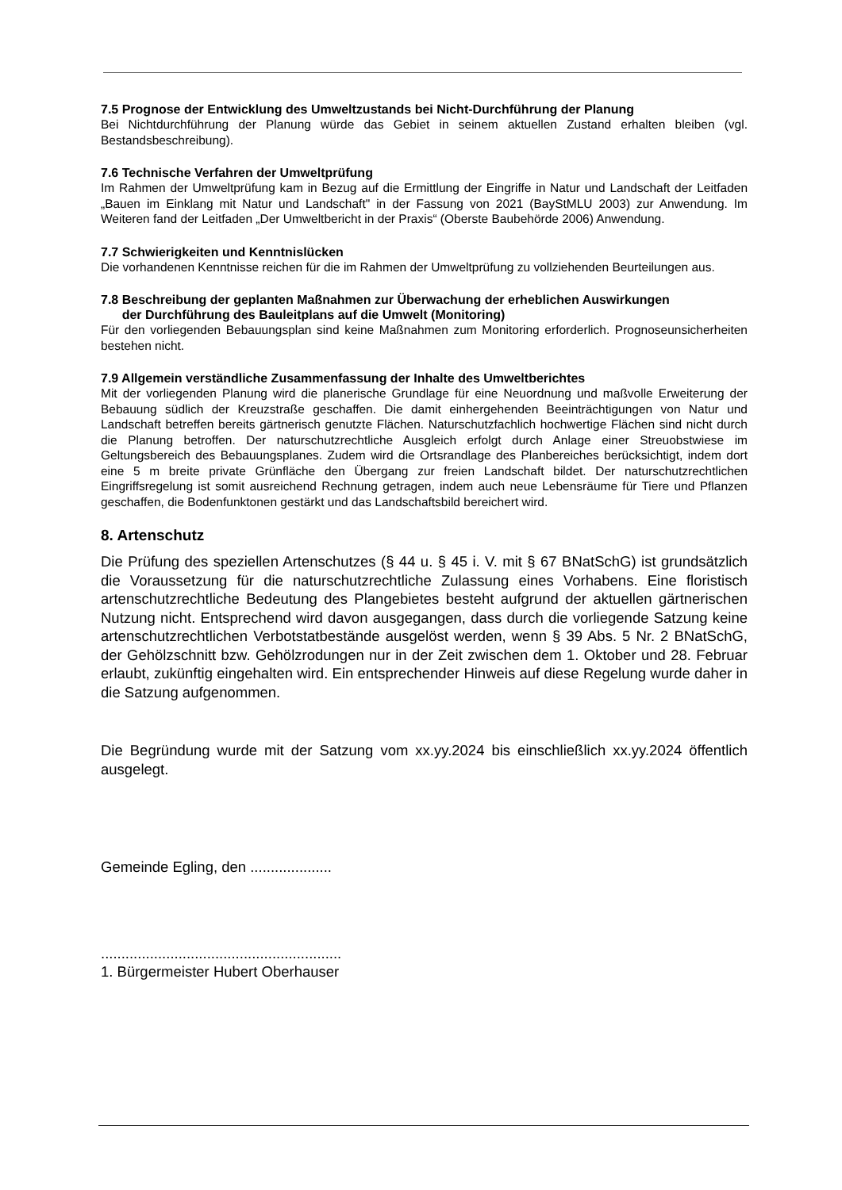7.5 Prognose der Entwicklung des Umweltzustands bei Nicht-Durchführung der Planung
Bei Nichtdurchführung der Planung würde das Gebiet in seinem aktuellen Zustand erhalten bleiben (vgl. Bestandsbeschreibung).
7.6 Technische Verfahren der Umweltprüfung
Im Rahmen der Umweltprüfung kam in Bezug auf die Ermittlung der Eingriffe in Natur und Landschaft der Leitfaden „Bauen im Einklang mit Natur und Landschaft" in der Fassung von 2021 (BayStMLU 2003) zur Anwendung. Im Weiteren fand der Leitfaden „Der Umweltbericht in der Praxis“ (Oberste Baubehörde 2006) Anwendung.
7.7 Schwierigkeiten und Kenntnislücken
Die vorhandenen Kenntnisse reichen für die im Rahmen der Umweltprüfung zu vollziehenden Beurteilungen aus.
7.8 Beschreibung der geplanten Maßnahmen zur Überwachung der erheblichen Auswirkungen
der Durchführung des Bauleitplans auf die Umwelt (Monitoring)
Für den vorliegenden Bebauungsplan sind keine Maßnahmen zum Monitoring erforderlich. Prognoseunsicherheiten bestehen nicht.
7.9 Allgemein verständliche Zusammenfassung der Inhalte des Umweltberichtes
Mit der vorliegenden Planung wird die planerische Grundlage für eine Neuordnung und maßvolle Erweiterung der Bebauung südlich der Kreuzstraße geschaffen. Die damit einhergehenden Beeinträchtigungen von Natur und Landschaft betreffen bereits gärtnerisch genutzte Flächen. Naturschutzfachlich hochwertige Flächen sind nicht durch die Planung betroffen. Der naturschutzrechtliche Ausgleich erfolgt durch Anlage einer Streuobstwiese im Geltungsbereich des Bebauungsplanes. Zudem wird die Ortsrandlage des Planbereiches berücksichtigt, indem dort eine 5 m breite private Grünfläche den Übergang zur freien Landschaft bildet. Der naturschutzrechtlichen Eingriffsregelung ist somit ausreichend Rechnung getragen, indem auch neue Lebensräume für Tiere und Pflanzen geschaffen, die Bodenfunktonen gestärkt und das Landschaftsbild bereichert wird.
8. Artenschutz
Die Prüfung des speziellen Artenschutzes (§ 44 u. § 45 i. V. mit § 67 BNatSchG) ist grundsätzlich die Voraussetzung für die naturschutzrechtliche Zulassung eines Vorhabens. Eine floristisch artenschutzrechtliche Bedeutung des Plangebietes besteht aufgrund der aktuellen gärtnerischen Nutzung nicht. Entsprechend wird davon ausgegangen, dass durch die vorliegende Satzung keine artenschutzrechtlichen Verbotstatbestände ausgelöst werden, wenn § 39 Abs. 5 Nr. 2 BNatSchG, der Gehölzschnitt bzw. Gehölzrodungen nur in der Zeit zwischen dem 1. Oktober und 28. Februar erlaubt, zukünftig eingehalten wird. Ein entsprechender Hinweis auf diese Regelung wurde daher in die Satzung aufgenommen.
Die Begründung wurde mit der Satzung vom xx.yy.2024 bis einschließlich xx.yy.2024 öffentlich ausgelegt.
Gemeinde Egling, den ....................
...........................................................
1. Bürgermeister Hubert Oberhauser